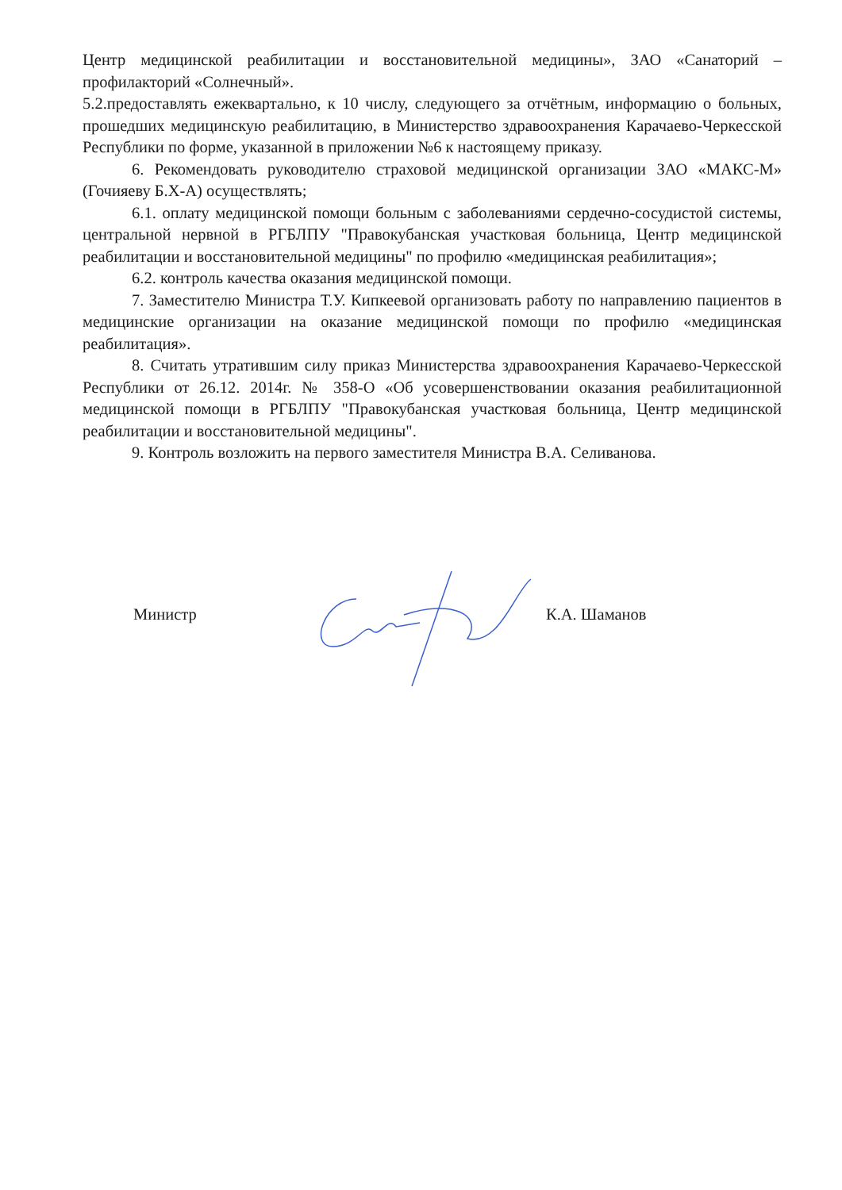Центр медицинской реабилитации и восстановительной медицины», ЗАО «Санаторий – профилакторий «Солнечный».
5.2.предоставлять ежеквартально, к 10 числу, следующего за отчётным, информацию о больных, прошедших медицинскую реабилитацию, в Министерство здравоохранения Карачаево-Черкесской Республики по форме, указанной в приложении №6 к настоящему приказу.
6. Рекомендовать руководителю страховой медицинской организации ЗАО «МАКС-М» (Гочияеву Б.Х-А) осуществлять;
6.1. оплату медицинской помощи больным с заболеваниями сердечно-сосудистой системы, центральной нервной в РГБЛПУ "Правокубанская участковая больница, Центр медицинской реабилитации и восстановительной медицины" по профилю «медицинская реабилитация»;
6.2. контроль качества оказания медицинской помощи.
7. Заместителю Министра Т.У. Кипкеевой организовать работу по направлению пациентов в медицинские организации на оказание медицинской помощи по профилю «медицинская реабилитация».
8. Считать утратившим силу приказ Министерства здравоохранения Карачаево-Черкесской Республики от 26.12. 2014г. № 358-О «Об усовершенствовании оказания реабилитационной медицинской помощи в РГБЛПУ "Правокубанская участковая больница, Центр медицинской реабилитации и восстановительной медицины".
9. Контроль возложить на первого заместителя Министра В.А. Селиванова.
Министр К.А. Шаманов